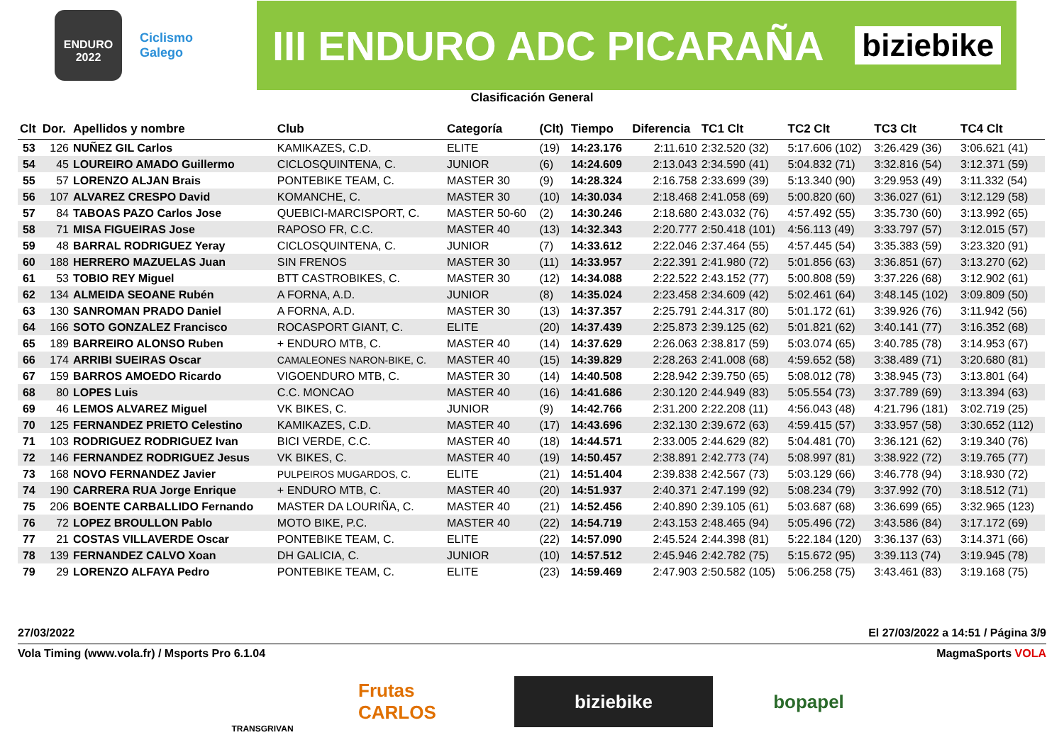ENDURO
2022
Ciclismo
Galego
III ENDURO ADC PICARAÑA biziebike
Clasificación General
| Clt | Dor. | Apellidos y nombre | Club | Categoría | (Clt) | Tiempo | Diferencia | TC1 Clt | TC2 Clt | TC3 Clt | TC4 Clt |
| --- | --- | --- | --- | --- | --- | --- | --- | --- | --- | --- | --- |
| 53 | 126 | NUÑEZ GIL Carlos | KAMIKAZES, C.D. | ELITE | (19) | 14:23.176 | 2:11.610 | 2:32.520 (32) | 5:17.606 (102) | 3:26.429 (36) | 3:06.621 (41) |
| 54 | 45 | LOUREIRO AMADO Guillermo | CICLOSQUINTENA, C. | JUNIOR | (6) | 14:24.609 | 2:13.043 | 2:34.590 (41) | 5:04.832 (71) | 3:32.816 (54) | 3:12.371 (59) |
| 55 | 57 | LORENZO ALJAN Brais | PONTEBIKE TEAM, C. | MASTER 30 | (9) | 14:28.324 | 2:16.758 | 2:33.699 (39) | 5:13.340 (90) | 3:29.953 (49) | 3:11.332 (54) |
| 56 | 107 | ALVAREZ CRESPO David | KOMANCHE, C. | MASTER 30 | (10) | 14:30.034 | 2:18.468 | 2:41.058 (69) | 5:00.820 (60) | 3:36.027 (61) | 3:12.129 (58) |
| 57 | 84 | TABOAS PAZO Carlos Jose | QUEBICI-MARCISPORT, C. | MASTER 50-60 | (2) | 14:30.246 | 2:18.680 | 2:43.032 (76) | 4:57.492 (55) | 3:35.730 (60) | 3:13.992 (65) |
| 58 | 71 | MISA FIGUEIRAS Jose | RAPOSO FR, C.C. | MASTER 40 | (13) | 14:32.343 | 2:20.777 | 2:50.418 (101) | 4:56.113 (49) | 3:33.797 (57) | 3:12.015 (57) |
| 59 | 48 | BARRAL RODRIGUEZ Yeray | CICLOSQUINTENA, C. | JUNIOR | (7) | 14:33.612 | 2:22.046 | 2:37.464 (55) | 4:57.445 (54) | 3:35.383 (59) | 3:23.320 (91) |
| 60 | 188 | HERRERO MAZUELAS Juan | SIN FRENOS | MASTER 30 | (11) | 14:33.957 | 2:22.391 | 2:41.980 (72) | 5:01.856 (63) | 3:36.851 (67) | 3:13.270 (62) |
| 61 | 53 | TOBIO REY Miguel | BTT CASTROBIKES, C. | MASTER 30 | (12) | 14:34.088 | 2:22.522 | 2:43.152 (77) | 5:00.808 (59) | 3:37.226 (68) | 3:12.902 (61) |
| 62 | 134 | ALMEIDA SEOANE Rubén | A FORNA, A.D. | JUNIOR | (8) | 14:35.024 | 2:23.458 | 2:34.609 (42) | 5:02.461 (64) | 3:48.145 (102) | 3:09.809 (50) |
| 63 | 130 | SANROMAN PRADO Daniel | A FORNA, A.D. | MASTER 30 | (13) | 14:37.357 | 2:25.791 | 2:44.317 (80) | 5:01.172 (61) | 3:39.926 (76) | 3:11.942 (56) |
| 64 | 166 | SOTO GONZALEZ Francisco | ROCASPORT GIANT, C. | ELITE | (20) | 14:37.439 | 2:25.873 | 2:39.125 (62) | 5:01.821 (62) | 3:40.141 (77) | 3:16.352 (68) |
| 65 | 189 | BARREIRO ALONSO Ruben | + ENDURO MTB, C. | MASTER 40 | (14) | 14:37.629 | 2:26.063 | 2:38.817 (59) | 5:03.074 (65) | 3:40.785 (78) | 3:14.953 (67) |
| 66 | 174 | ARRIBI SUEIRAS Oscar | CAMALEONES NARON-BIKE, C. | MASTER 40 | (15) | 14:39.829 | 2:28.263 | 2:41.008 (68) | 4:59.652 (58) | 3:38.489 (71) | 3:20.680 (81) |
| 67 | 159 | BARROS AMOEDO Ricardo | VIGOENDURO MTB, C. | MASTER 30 | (14) | 14:40.508 | 2:28.942 | 2:39.750 (65) | 5:08.012 (78) | 3:38.945 (73) | 3:13.801 (64) |
| 68 | 80 | LOPES Luis | C.C. MONCAO | MASTER 40 | (16) | 14:41.686 | 2:30.120 | 2:44.949 (83) | 5:05.554 (73) | 3:37.789 (69) | 3:13.394 (63) |
| 69 | 46 | LEMOS ALVAREZ Miguel | VK BIKES, C. | JUNIOR | (9) | 14:42.766 | 2:31.200 | 2:22.208 (11) | 4:56.043 (48) | 4:21.796 (181) | 3:02.719 (25) |
| 70 | 125 | FERNANDEZ PRIETO Celestino | KAMIKAZES, C.D. | MASTER 40 | (17) | 14:43.696 | 2:32.130 | 2:39.672 (63) | 4:59.415 (57) | 3:33.957 (58) | 3:30.652 (112) |
| 71 | 103 | RODRIGUEZ RODRIGUEZ Ivan | BICI VERDE, C.C. | MASTER 40 | (18) | 14:44.571 | 2:33.005 | 2:44.629 (82) | 5:04.481 (70) | 3:36.121 (62) | 3:19.340 (76) |
| 72 | 146 | FERNANDEZ RODRIGUEZ Jesus | VK BIKES, C. | MASTER 40 | (19) | 14:50.457 | 2:38.891 | 2:42.773 (74) | 5:08.997 (81) | 3:38.922 (72) | 3:19.765 (77) |
| 73 | 168 | NOVO FERNANDEZ Javier | PULPEIROS MUGARDOS, C. | ELITE | (21) | 14:51.404 | 2:39.838 | 2:42.567 (73) | 5:03.129 (66) | 3:46.778 (94) | 3:18.930 (72) |
| 74 | 190 | CARRERA RUA Jorge Enrique | + ENDURO MTB, C. | MASTER 40 | (20) | 14:51.937 | 2:40.371 | 2:47.199 (92) | 5:08.234 (79) | 3:37.992 (70) | 3:18.512 (71) |
| 75 | 206 | BOENTE CARBALLIDO Fernando | MASTER DA LOURIÑA, C. | MASTER 40 | (21) | 14:52.456 | 2:40.890 | 2:39.105 (61) | 5:03.687 (68) | 3:36.699 (65) | 3:32.965 (123) |
| 76 | 72 | LOPEZ BROULLON Pablo | MOTO BIKE, P.C. | MASTER 40 | (22) | 14:54.719 | 2:43.153 | 2:48.465 (94) | 5:05.496 (72) | 3:43.586 (84) | 3:17.172 (69) |
| 77 | 21 | COSTAS VILLAVERDE Oscar | PONTEBIKE TEAM, C. | ELITE | (22) | 14:57.090 | 2:45.524 | 2:44.398 (81) | 5:22.184 (120) | 3:36.137 (63) | 3:14.371 (66) |
| 78 | 139 | FERNANDEZ CALVO Xoan | DH GALICIA, C. | JUNIOR | (10) | 14:57.512 | 2:45.946 | 2:42.782 (75) | 5:15.672 (95) | 3:39.113 (74) | 3:19.945 (78) |
| 79 | 29 | LORENZO ALFAYA Pedro | PONTEBIKE TEAM, C. | ELITE | (23) | 14:59.469 | 2:47.903 | 2:50.582 (105) | 5:06.258 (75) | 3:43.461 (83) | 3:19.168 (75) |
27/03/2022 El 27/03/2022 a 14:51 / Página 3/9
Vola Timing (www.vola.fr) / Msports Pro 6.1.04 MagmaSports VOLA
TRANSGRIVAN
Frutas CARLOS
biziebike
bopapel